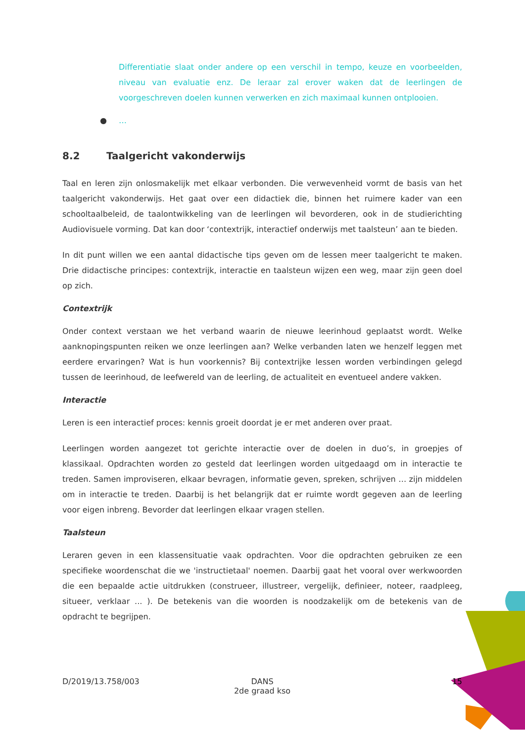Differentiatie slaat onder andere op een verschil in tempo, keuze en voorbeelden, niveau van evaluatie enz. De leraar zal erover waken dat de leerlingen de voorgeschreven doelen kunnen verwerken en zich maximaal kunnen ontplooien.
● …
8.2 Taalgericht vakonderwijs
Taal en leren zijn onlosmakelijk met elkaar verbonden. Die verwevenheid vormt de basis van het taalgericht vakonderwijs. Het gaat over een didactiek die, binnen het ruimere kader van een schooltaalbeleid, de taalontwikkeling van de leerlingen wil bevorderen, ook in de studierichting Audiovisuele vorming. Dat kan door ‘contextrijk, interactief onderwijs met taalsteun’ aan te bieden.
In dit punt willen we een aantal didactische tips geven om de lessen meer taalgericht te maken. Drie didactische principes: contextrijk, interactie en taalsteun wijzen een weg, maar zijn geen doel op zich.
Contextrijk
Onder context verstaan we het verband waarin de nieuwe leerinhoud geplaatst wordt. Welke aanknopingspunten reiken we onze leerlingen aan? Welke verbanden laten we henzelf leggen met eerdere ervaringen? Wat is hun voorkennis? Bij contextrijke lessen worden verbindingen gelegd tussen de leerinhoud, de leefwereld van de leerling, de actualiteit en eventueel andere vakken.
Interactie
Leren is een interactief proces: kennis groeit doordat je er met anderen over praat.
Leerlingen worden aangezet tot gerichte interactie over de doelen in duo’s, in groepjes of klassikaal. Opdrachten worden zo gesteld dat leerlingen worden uitgedaagd om in interactie te treden. Samen improviseren, elkaar bevragen, informatie geven, spreken, schrijven … zijn middelen om in interactie te treden. Daarbij is het belangrijk dat er ruimte wordt gegeven aan de leerling voor eigen inbreng. Bevorder dat leerlingen elkaar vragen stellen.
Taalsteun
Leraren geven in een klassensituatie vaak opdrachten. Voor die opdrachten gebruiken ze een specifieke woordenschat die we 'instructietaal' noemen. Daarbij gaat het vooral over werkwoorden die een bepaalde actie uitdrukken (construeer, illustreer, vergelijk, definieer, noteer, raadpleeg, situeer, verklaar ... ). De betekenis van die woorden is noodzakelijk om de betekenis van de opdracht te begrijpen.
D/2019/13.758/003 DANS
2de graad kso
15